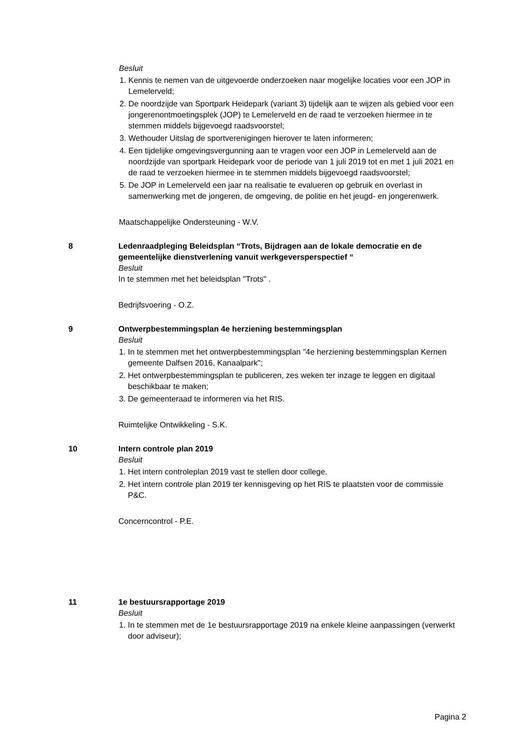Besluit
1. Kennis te nemen van de uitgevoerde onderzoeken naar mogelijke locaties voor een JOP in Lemelerveld;
2. De noordzijde van Sportpark Heidepark (variant 3) tijdelijk aan te wijzen als gebied voor een jongerenontmoetingsplek (JOP) te Lemelerveld en de raad te verzoeken hiermee in te stemmen middels bijgevoegd raadsvoorstel;
3. Wethouder Uitslag de sportverenigingen hierover te laten informeren;
4. Een tijdelijke omgevingsvergunning aan te vragen voor een JOP in Lemelerveld aan de noordzijde van sportpark Heidepark voor de periode van 1 juli 2019 tot en met 1 juli 2021 en de raad te verzoeken hiermee in te stemmen middels bijgevoegd raadsvoorstel;
5. De JOP in Lemelerveld een jaar na realisatie te evalueren op gebruik en overlast in samenwerking met de jongeren, de omgeving, de politie en het jeugd- en jongerenwerk.
Maatschappelijke Ondersteuning - W.V.
8 Ledenraadpleging Beleidsplan “Trots, Bijdragen aan de lokale democratie en de gemeentelijke dienstverlening vanuit werkgeversperspectief “
Besluit
In te stemmen met het beleidsplan "Trots" .
Bedrijfsvoering - O.Z.
9 Ontwerpbestemmingsplan 4e herziening bestemmingsplan
Besluit
1. In te stemmen met het ontwerpbestemmingsplan "4e herziening bestemmingsplan Kernen gemeente Dalfsen 2016, Kanaalpark";
2. Het ontwerpbestemmingsplan te publiceren, zes weken ter inzage te leggen en digitaal beschikbaar te maken;
3. De gemeenteraad te informeren via het RIS.
Ruimtelijke Ontwikkeling - S.K.
10 Intern controle plan 2019
Besluit
1. Het intern controleplan 2019 vast te stellen door college.
2. Het intern controle plan 2019 ter kennisgeving op het RIS te plaatsten voor de commissie P&C.
Concerncontrol - P.E.
11 1e bestuursrapportage 2019
Besluit
1. In te stemmen met de 1e bestuursrapportage 2019 na enkele kleine aanpassingen (verwerkt door adviseur);
Pagina 2